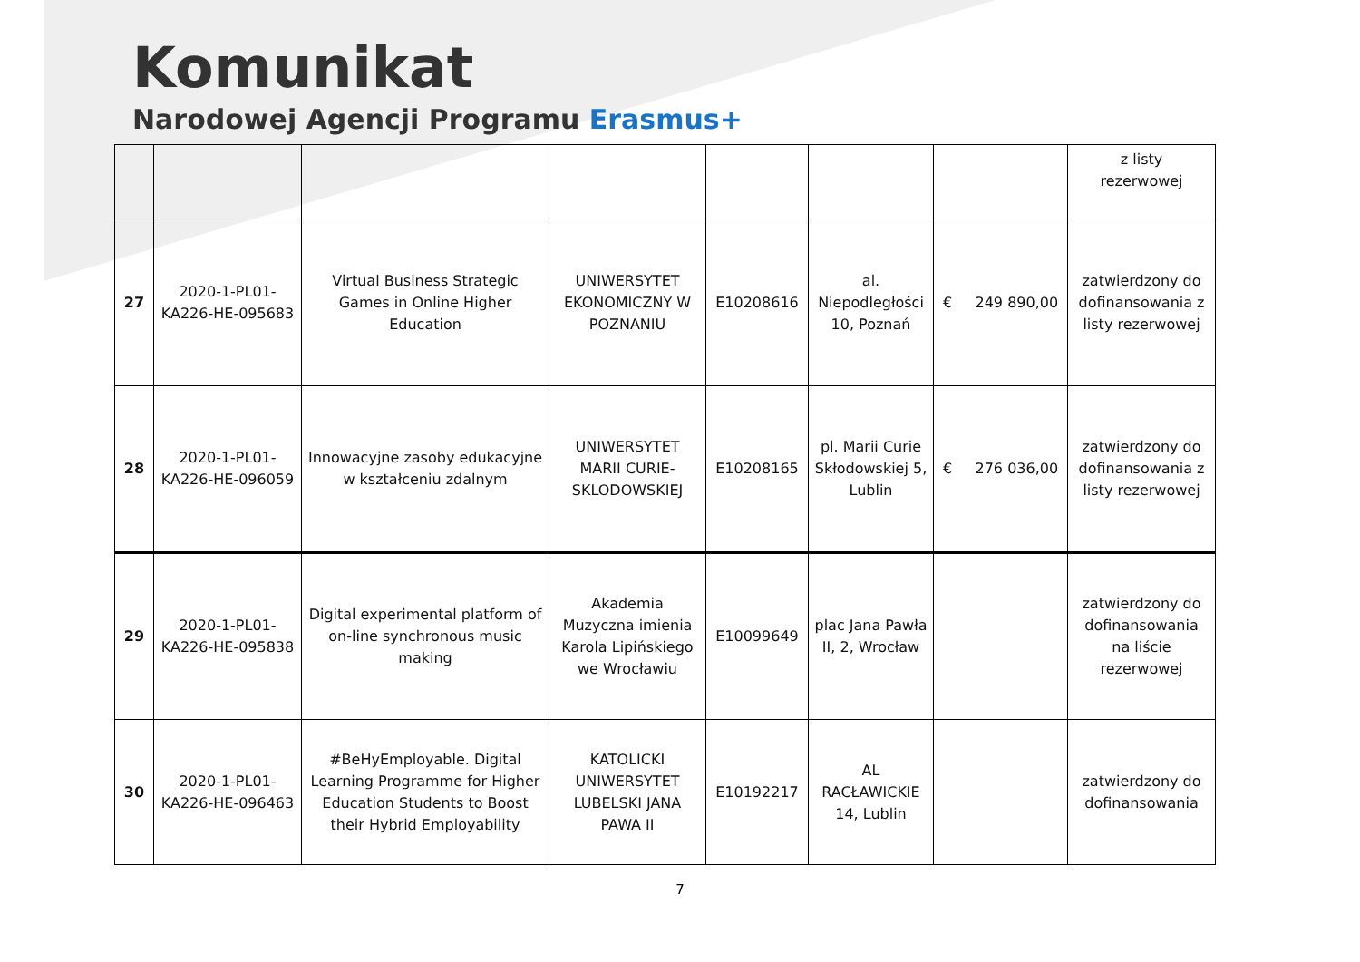Komunikat
Narodowej Agencji Programu Erasmus+
| | | | | | | | z listy rezerwowej |
| 27 | 2020-1-PL01-KA226-HE-095683 | Virtual Business Strategic Games in Online Higher Education | UNIWERSYTET EKONOMICZNY W POZNANIU | E10208616 | al. Niepodległości 10, Poznań | € 249 890,00 | zatwierdzony do dofinansowania z listy rezerwowej |
| 28 | 2020-1-PL01-KA226-HE-096059 | Innowacyjne zasoby edukacyjne w kształceniu zdalnym | UNIWERSYTET MARII CURIE-SKLODOWSKIEJ | E10208165 | pl. Marii Curie Skłodowskiej 5, Lublin | € 276 036,00 | zatwierdzony do dofinansowania z listy rezerwowej |
| 29 | 2020-1-PL01-KA226-HE-095838 | Digital experimental platform of on-line synchronous music making | Akademia Muzyczna imienia Karola Lipińskiego we Wrocławiu | E10099649 | plac Jana Pawła II, 2, Wrocław | | zatwierdzony do dofinansowania na liście rezerwowej |
| 30 | 2020-1-PL01-KA226-HE-096463 | #BeHyEmployable. Digital Learning Programme for Higher Education Students to Boost their Hybrid Employability | KATOLICKI UNIWERSYTET LUBELSKI JANA PAWA II | E10192217 | AL RACŁAWICKIE 14, Lublin | | zatwierdzony do dofinansowania |
7